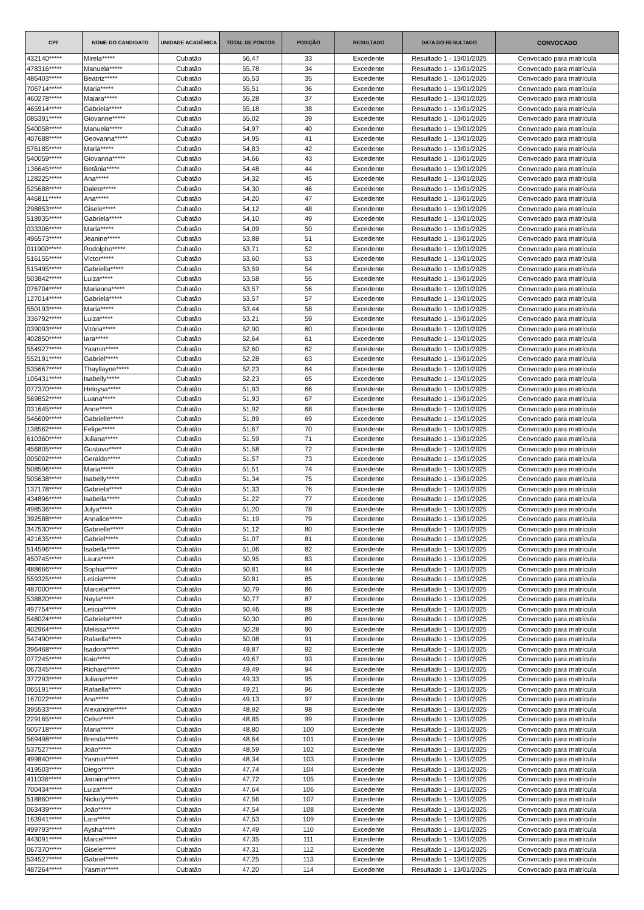| CPF | NOME DO CANDIDATO | UNIDADE ACADÊMICA | TOTAL DE PONTOS | POSIÇÃO | RESULTADO | DATA DO RESULTADO | CONVOCADO |
| --- | --- | --- | --- | --- | --- | --- | --- |
| 432140***** | Mirela***** | Cubatão | 56,47 | 33 | Excedente | Resultado 1 - 13/01/2025 | Convocado para matrícula |
| 478316***** | Manuela***** | Cubatão | 55,78 | 34 | Excedente | Resultado 1 - 13/01/2025 | Convocado para matrícula |
| 486403***** | Beatriz***** | Cubatão | 55,53 | 35 | Excedente | Resultado 1 - 13/01/2025 | Convocado para matrícula |
| 706714***** | Maria***** | Cubatão | 55,51 | 36 | Excedente | Resultado 1 - 13/01/2025 | Convocado para matrícula |
| 460278***** | Maiara***** | Cubatão | 55,28 | 37 | Excedente | Resultado 1 - 13/01/2025 | Convocado para matrícula |
| 465914***** | Gabriela***** | Cubatão | 55,18 | 38 | Excedente | Resultado 1 - 13/01/2025 | Convocado para matrícula |
| 085391***** | Giovanne***** | Cubatão | 55,02 | 39 | Excedente | Resultado 1 - 13/01/2025 | Convocado para matrícula |
| 540058***** | Manuela***** | Cubatão | 54,97 | 40 | Excedente | Resultado 1 - 13/01/2025 | Convocado para matrícula |
| 407688***** | Geovanna***** | Cubatão | 54,95 | 41 | Excedente | Resultado 1 - 13/01/2025 | Convocado para matrícula |
| 576185***** | Maria***** | Cubatão | 54,83 | 42 | Excedente | Resultado 1 - 13/01/2025 | Convocado para matrícula |
| 540059***** | Giovanna***** | Cubatão | 54,66 | 43 | Excedente | Resultado 1 - 13/01/2025 | Convocado para matrícula |
| 136645***** | Betânia***** | Cubatão | 54,48 | 44 | Excedente | Resultado 1 - 13/01/2025 | Convocado para matrícula |
| 128225***** | Ana***** | Cubatão | 54,32 | 45 | Excedente | Resultado 1 - 13/01/2025 | Convocado para matrícula |
| 525688***** | Dalete***** | Cubatão | 54,30 | 46 | Excedente | Resultado 1 - 13/01/2025 | Convocado para matrícula |
| 446811***** | Ana***** | Cubatão | 54,20 | 47 | Excedente | Resultado 1 - 13/01/2025 | Convocado para matrícula |
| 298853***** | Gisele***** | Cubatão | 54,12 | 48 | Excedente | Resultado 1 - 13/01/2025 | Convocado para matrícula |
| 518935***** | Gabriela***** | Cubatão | 54,10 | 49 | Excedente | Resultado 1 - 13/01/2025 | Convocado para matrícula |
| 033306***** | Maria***** | Cubatão | 54,09 | 50 | Excedente | Resultado 1 - 13/01/2025 | Convocado para matrícula |
| 496573***** | Jeanine***** | Cubatão | 53,88 | 51 | Excedente | Resultado 1 - 13/01/2025 | Convocado para matrícula |
| 011900***** | Rodolpho***** | Cubatão | 53,71 | 52 | Excedente | Resultado 1 - 13/01/2025 | Convocado para matrícula |
| 516155***** | Victor***** | Cubatão | 53,60 | 53 | Excedente | Resultado 1 - 13/01/2025 | Convocado para matrícula |
| 515495***** | Gabriella***** | Cubatão | 53,59 | 54 | Excedente | Resultado 1 - 13/01/2025 | Convocado para matrícula |
| 503842***** | Luiza***** | Cubatão | 53,58 | 55 | Excedente | Resultado 1 - 13/01/2025 | Convocado para matrícula |
| 076704***** | Marianna***** | Cubatão | 53,57 | 56 | Excedente | Resultado 1 - 13/01/2025 | Convocado para matrícula |
| 127014***** | Gabriela***** | Cubatão | 53,57 | 57 | Excedente | Resultado 1 - 13/01/2025 | Convocado para matrícula |
| 550193***** | Maria***** | Cubatão | 53,44 | 58 | Excedente | Resultado 1 - 13/01/2025 | Convocado para matrícula |
| 336792***** | Luiza***** | Cubatão | 53,21 | 59 | Excedente | Resultado 1 - 13/01/2025 | Convocado para matrícula |
| 039093***** | Vitória***** | Cubatão | 52,90 | 60 | Excedente | Resultado 1 - 13/01/2025 | Convocado para matrícula |
| 402850***** | Iara***** | Cubatão | 52,64 | 61 | Excedente | Resultado 1 - 13/01/2025 | Convocado para matrícula |
| 554927***** | Yasmin***** | Cubatão | 52,60 | 62 | Excedente | Resultado 1 - 13/01/2025 | Convocado para matrícula |
| 552191***** | Gabriel***** | Cubatão | 52,28 | 63 | Excedente | Resultado 1 - 13/01/2025 | Convocado para matrícula |
| 535667***** | Thayllayne***** | Cubatão | 52,23 | 64 | Excedente | Resultado 1 - 13/01/2025 | Convocado para matrícula |
| 106431***** | Isabelly***** | Cubatão | 52,23 | 65 | Excedente | Resultado 1 - 13/01/2025 | Convocado para matrícula |
| 077370***** | Heloysa***** | Cubatão | 51,93 | 66 | Excedente | Resultado 1 - 13/01/2025 | Convocado para matrícula |
| 569852***** | Luana***** | Cubatão | 51,93 | 67 | Excedente | Resultado 1 - 13/01/2025 | Convocado para matrícula |
| 031645***** | Anne***** | Cubatão | 51,92 | 68 | Excedente | Resultado 1 - 13/01/2025 | Convocado para matrícula |
| 546609***** | Gabrielle***** | Cubatão | 51,89 | 69 | Excedente | Resultado 1 - 13/01/2025 | Convocado para matrícula |
| 138562***** | Felipe***** | Cubatão | 51,67 | 70 | Excedente | Resultado 1 - 13/01/2025 | Convocado para matrícula |
| 610360***** | Juliana***** | Cubatão | 51,59 | 71 | Excedente | Resultado 1 - 13/01/2025 | Convocado para matrícula |
| 456805***** | Gustavo***** | Cubatão | 51,58 | 72 | Excedente | Resultado 1 - 13/01/2025 | Convocado para matrícula |
| 005002***** | Geraldo***** | Cubatão | 51,57 | 73 | Excedente | Resultado 1 - 13/01/2025 | Convocado para matrícula |
| 508596***** | Maria***** | Cubatão | 51,51 | 74 | Excedente | Resultado 1 - 13/01/2025 | Convocado para matrícula |
| 505638***** | Isabelly***** | Cubatão | 51,34 | 75 | Excedente | Resultado 1 - 13/01/2025 | Convocado para matrícula |
| 137178***** | Gabriela***** | Cubatão | 51,33 | 76 | Excedente | Resultado 1 - 13/01/2025 | Convocado para matrícula |
| 434896***** | Isabella***** | Cubatão | 51,22 | 77 | Excedente | Resultado 1 - 13/01/2025 | Convocado para matrícula |
| 498536***** | Julya***** | Cubatão | 51,20 | 78 | Excedente | Resultado 1 - 13/01/2025 | Convocado para matrícula |
| 392588***** | Annalice***** | Cubatão | 51,19 | 79 | Excedente | Resultado 1 - 13/01/2025 | Convocado para matrícula |
| 347530***** | Gabrielle***** | Cubatão | 51,12 | 80 | Excedente | Resultado 1 - 13/01/2025 | Convocado para matrícula |
| 421635***** | Gabriel***** | Cubatão | 51,07 | 81 | Excedente | Resultado 1 - 13/01/2025 | Convocado para matrícula |
| 514596***** | Isabella***** | Cubatão | 51,06 | 82 | Excedente | Resultado 1 - 13/01/2025 | Convocado para matrícula |
| 450745***** | Laura***** | Cubatão | 50,95 | 83 | Excedente | Resultado 1 - 13/01/2025 | Convocado para matrícula |
| 488666***** | Sophia***** | Cubatão | 50,81 | 84 | Excedente | Resultado 1 - 13/01/2025 | Convocado para matrícula |
| 559325***** | Leticia***** | Cubatão | 50,81 | 85 | Excedente | Resultado 1 - 13/01/2025 | Convocado para matrícula |
| 487000***** | Marcela***** | Cubatão | 50,79 | 86 | Excedente | Resultado 1 - 13/01/2025 | Convocado para matrícula |
| 538820***** | Nayla***** | Cubatão | 50,77 | 87 | Excedente | Resultado 1 - 13/01/2025 | Convocado para matrícula |
| 497754***** | Leticia***** | Cubatão | 50,46 | 88 | Excedente | Resultado 1 - 13/01/2025 | Convocado para matrícula |
| 548024***** | Gabriela***** | Cubatão | 50,30 | 89 | Excedente | Resultado 1 - 13/01/2025 | Convocado para matrícula |
| 402964***** | Melissa***** | Cubatão | 50,28 | 90 | Excedente | Resultado 1 - 13/01/2025 | Convocado para matrícula |
| 547490***** | Rafaella***** | Cubatão | 50,08 | 91 | Excedente | Resultado 1 - 13/01/2025 | Convocado para matrícula |
| 396468***** | Isadora***** | Cubatão | 49,87 | 92 | Excedente | Resultado 1 - 13/01/2025 | Convocado para matrícula |
| 077245***** | Kaio***** | Cubatão | 49,67 | 93 | Excedente | Resultado 1 - 13/01/2025 | Convocado para matrícula |
| 067345***** | Richard***** | Cubatão | 49,49 | 94 | Excedente | Resultado 1 - 13/01/2025 | Convocado para matrícula |
| 377293***** | Juliana***** | Cubatão | 49,33 | 95 | Excedente | Resultado 1 - 13/01/2025 | Convocado para matrícula |
| 065191***** | Rafaella***** | Cubatão | 49,21 | 96 | Excedente | Resultado 1 - 13/01/2025 | Convocado para matrícula |
| 167022***** | Ana***** | Cubatão | 49,13 | 97 | Excedente | Resultado 1 - 13/01/2025 | Convocado para matrícula |
| 395533***** | Alexandre***** | Cubatão | 48,92 | 98 | Excedente | Resultado 1 - 13/01/2025 | Convocado para matrícula |
| 229165***** | Celso***** | Cubatão | 48,85 | 99 | Excedente | Resultado 1 - 13/01/2025 | Convocado para matrícula |
| 505718***** | Maria***** | Cubatão | 48,80 | 100 | Excedente | Resultado 1 - 13/01/2025 | Convocado para matrícula |
| 569498***** | Brenda***** | Cubatão | 48,64 | 101 | Excedente | Resultado 1 - 13/01/2025 | Convocado para matrícula |
| 537527***** | João***** | Cubatão | 48,59 | 102 | Excedente | Resultado 1 - 13/01/2025 | Convocado para matrícula |
| 499840***** | Yasmin***** | Cubatão | 48,34 | 103 | Excedente | Resultado 1 - 13/01/2025 | Convocado para matrícula |
| 419503***** | Diego***** | Cubatão | 47,74 | 104 | Excedente | Resultado 1 - 13/01/2025 | Convocado para matrícula |
| 411036***** | Janaina***** | Cubatão | 47,72 | 105 | Excedente | Resultado 1 - 13/01/2025 | Convocado para matrícula |
| 700434***** | Luiza***** | Cubatão | 47,64 | 106 | Excedente | Resultado 1 - 13/01/2025 | Convocado para matrícula |
| 518860***** | Nickoly***** | Cubatão | 47,56 | 107 | Excedente | Resultado 1 - 13/01/2025 | Convocado para matrícula |
| 063439***** | João***** | Cubatão | 47,54 | 108 | Excedente | Resultado 1 - 13/01/2025 | Convocado para matrícula |
| 163941***** | Lara***** | Cubatão | 47,53 | 109 | Excedente | Resultado 1 - 13/01/2025 | Convocado para matrícula |
| 499793***** | Aysha***** | Cubatão | 47,49 | 110 | Excedente | Resultado 1 - 13/01/2025 | Convocado para matrícula |
| 443091***** | Marcel***** | Cubatão | 47,35 | 111 | Excedente | Resultado 1 - 13/01/2025 | Convocado para matrícula |
| 067370***** | Gisele***** | Cubatão | 47,31 | 112 | Excedente | Resultado 1 - 13/01/2025 | Convocado para matrícula |
| 534527***** | Gabriel***** | Cubatão | 47,25 | 113 | Excedente | Resultado 1 - 13/01/2025 | Convocado para matrícula |
| 487264***** | Yasmin***** | Cubatão | 47,20 | 114 | Excedente | Resultado 1 - 13/01/2025 | Convocado para matrícula |